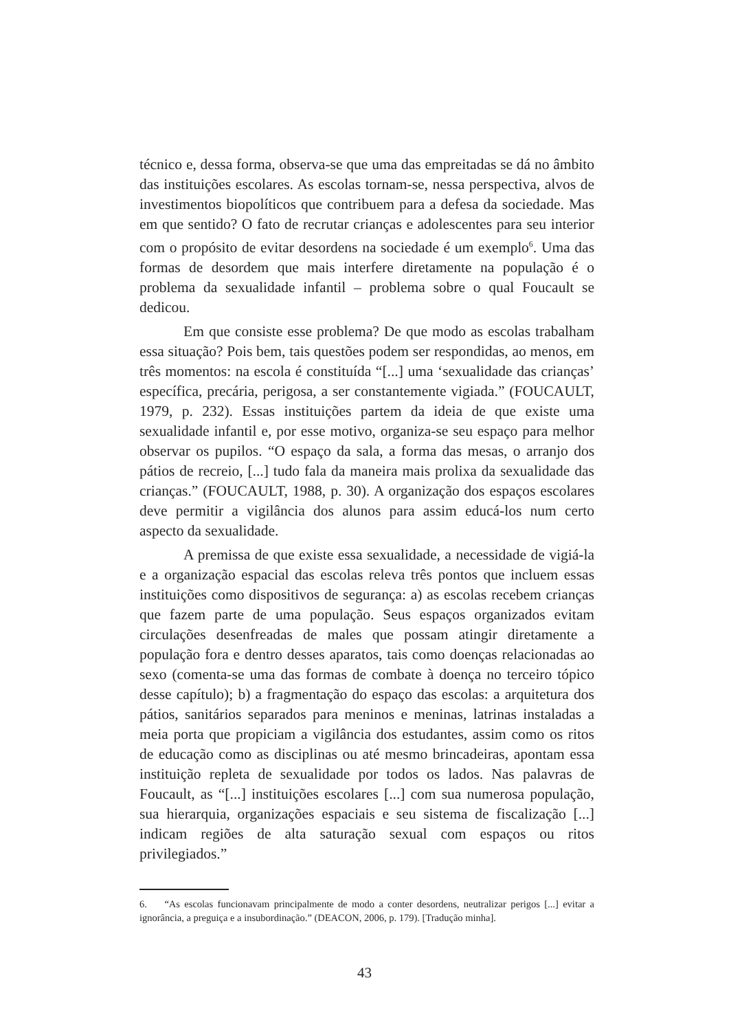técnico e, dessa forma, observa-se que uma das empreitadas se dá no âmbito das instituições escolares. As escolas tornam-se, nessa perspectiva, alvos de investimentos biopolíticos que contribuem para a defesa da sociedade. Mas em que sentido? O fato de recrutar crianças e adolescentes para seu interior com o propósito de evitar desordens na sociedade é um exemplo<sup>6</sup>. Uma das formas de desordem que mais interfere diretamente na população é o problema da sexualidade infantil – problema sobre o qual Foucault se dedicou.
Em que consiste esse problema? De que modo as escolas trabalham essa situação? Pois bem, tais questões podem ser respondidas, ao menos, em três momentos: na escola é constituída “[...] uma ‘sexualidade das crianças’ específica, precária, perigosa, a ser constantemente vigiada.” (FOUCAULT, 1979, p. 232). Essas instituições partem da ideia de que existe uma sexualidade infantil e, por esse motivo, organiza-se seu espaço para melhor observar os pupilos. “O espaço da sala, a forma das mesas, o arranjo dos pátios de recreio, [...] tudo fala da maneira mais prolixa da sexualidade das crianças.” (FOUCAULT, 1988, p. 30). A organização dos espaços escolares deve permitir a vigilância dos alunos para assim educá-los num certo aspecto da sexualidade.
A premissa de que existe essa sexualidade, a necessidade de vigiá-la e a organização espacial das escolas releva três pontos que incluem essas instituições como dispositivos de segurança: a) as escolas recebem crianças que fazem parte de uma população. Seus espaços organizados evitam circulações desenfreadas de males que possam atingir diretamente a população fora e dentro desses aparatos, tais como doenças relacionadas ao sexo (comenta-se uma das formas de combate à doença no terceiro tópico desse capítulo); b) a fragmentação do espaço das escolas: a arquitetura dos pátios, sanitários separados para meninos e meninas, latrinas instaladas a meia porta que propiciam a vigilância dos estudantes, assim como os ritos de educação como as disciplinas ou até mesmo brincadeiras, apontam essa instituição repleta de sexualidade por todos os lados. Nas palavras de Foucault, as “[...] instituições escolares [...] com sua numerosa população, sua hierarquia, organizações espaciais e seu sistema de fiscalização [...] indicam regiões de alta saturação sexual com espaços ou ritos privilegiados.”
6. “As escolas funcionavam principalmente de modo a conter desordens, neutralizar perigos [...] evitar a ignorância, a preguiça e a insubordinação.” (DEACON, 2006, p. 179). [Tradução minha].
43